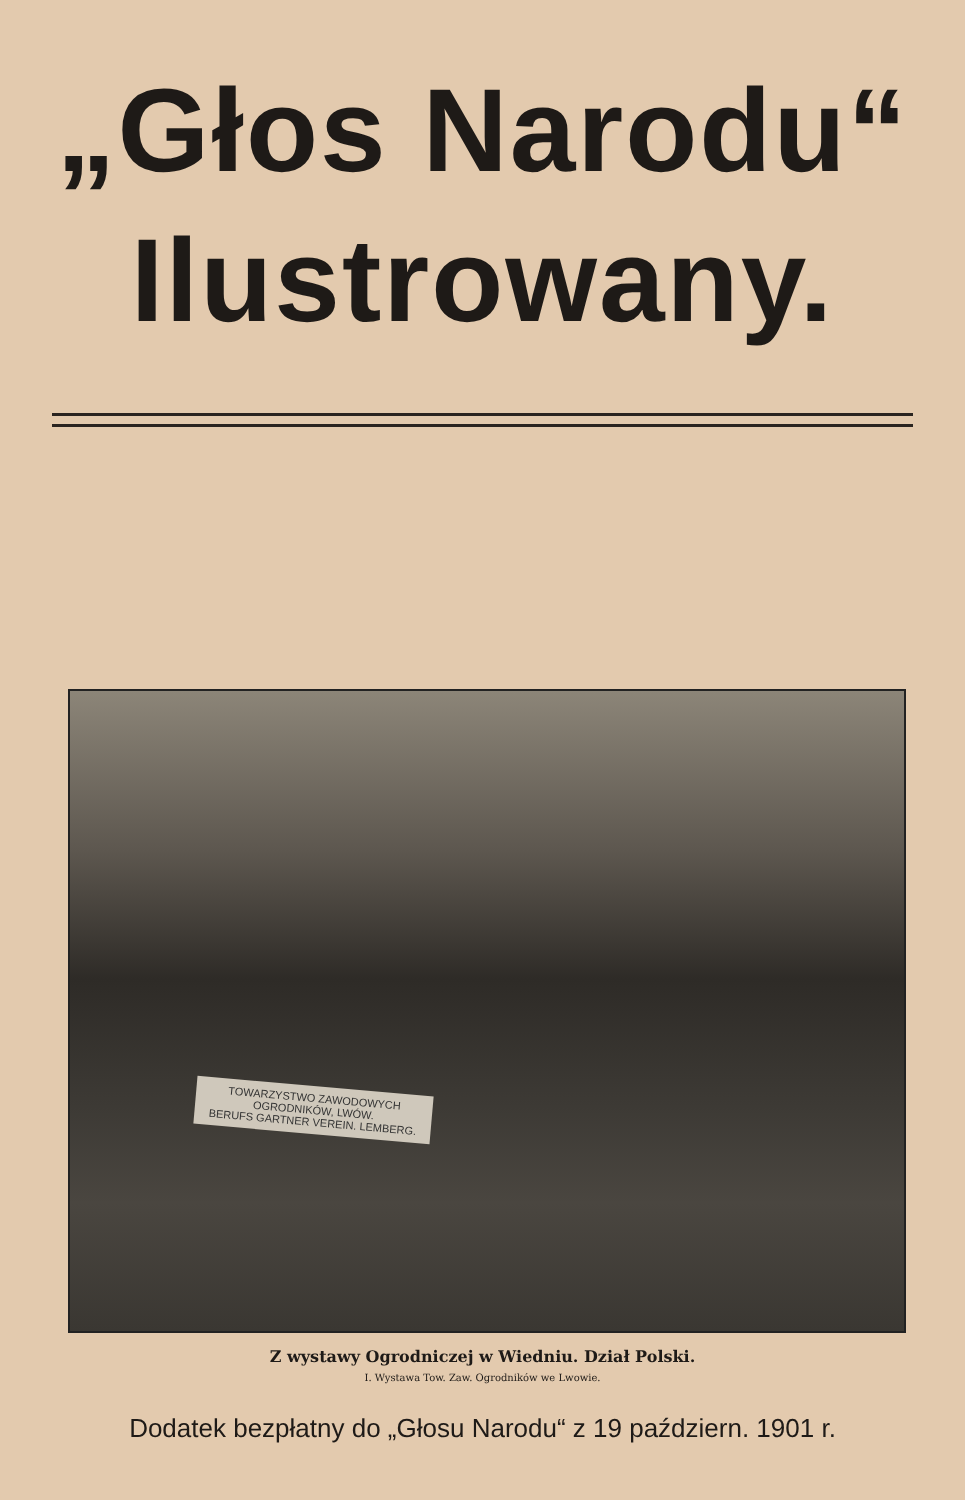„Głos Narodu“
Ilustrowany.
TOWARZYSTWO ZAWODOWYCH OGRODNIKÓW, LWÓW.
BERUFS GARTNER VEREIN. LEMBERG.
Z wystawy Ogrodniczej w Wiedniu. Dział Polski.
I. Wystawa Tow. Zaw. Ogrodników we Lwowie.
Dodatek bezpłatny do „Głosu Narodu“ z 19 październ. 1901 r.